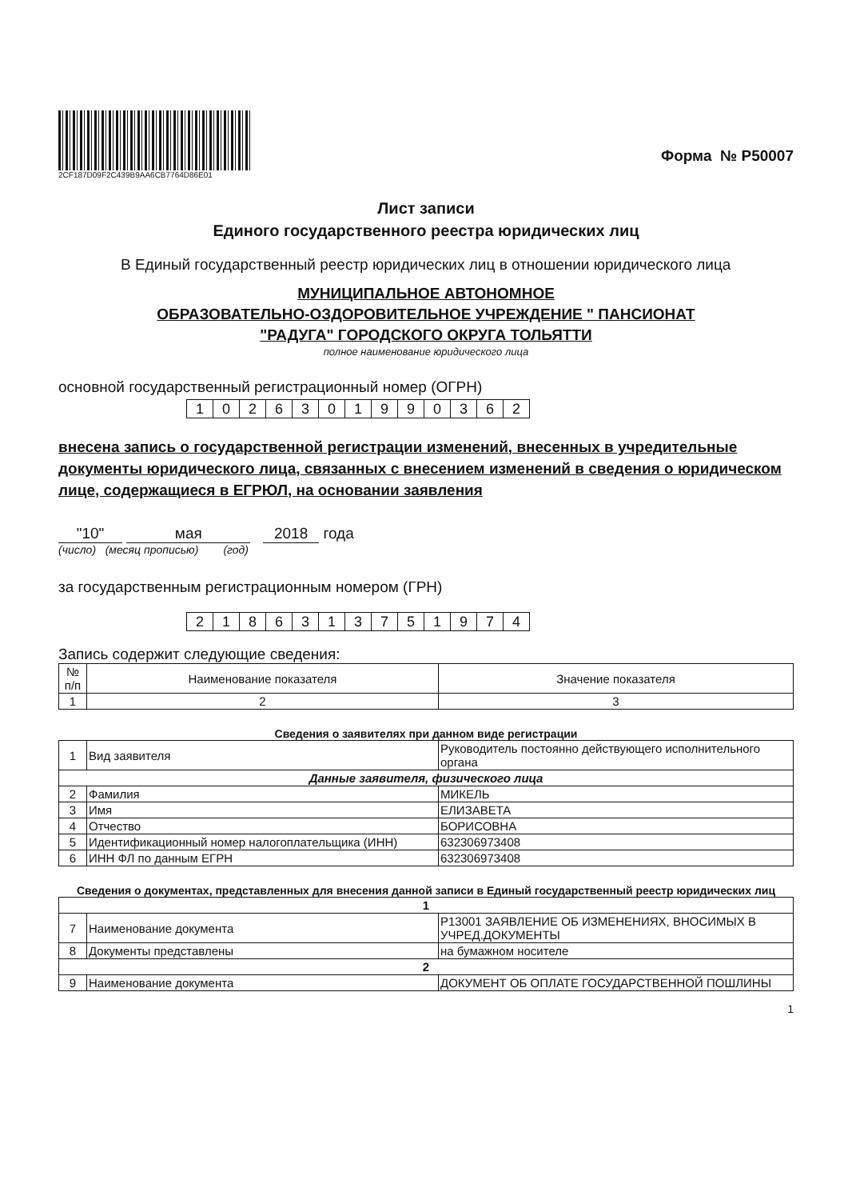2CF187D09F2C439B9AA6CB7764D86E01
Форма № Р50007
Лист записи
Единого государственного реестра юридических лиц
В Единый государственный реестр юридических лиц в отношении юридического лица
МУНИЦИПАЛЬНОЕ АВТОНОМНОЕ
ОБРАЗОВАТЕЛЬНО-ОЗДОРОВИТЕЛЬНОЕ УЧРЕЖДЕНИЕ " ПАНСИОНАТ
"РАДУГА" ГОРОДСКОГО ОКРУГА ТОЛЬЯТТИ
полное наименование юридического лица
основной государственный регистрационный номер (ОГРН)
| 1 | 0 | 2 | 6 | 3 | 0 | 1 | 9 | 9 | 0 | 3 | 6 | 2 |
внесена запись о государственной регистрации изменений, внесенных в учредительные документы юридического лица, связанных с внесением изменений в сведения о юридическом лице, содержащиеся в ЕГРЮЛ, на основании заявления
"10" мая 2018 года
(число) (месяц прописью) (год)
за государственным регистрационным номером (ГРН)
| 2 | 1 | 8 | 6 | 3 | 1 | 3 | 7 | 5 | 1 | 9 | 7 | 4 |
Запись содержит следующие сведения:
| № п/п | Наименование показателя | Значение показателя |
| --- | --- | --- |
| 1 | 2 | 3 |
Сведения о заявителях при данном виде регистрации
| 1 | Вид заявителя | Руководитель постоянно действующего исполнительного органа |
| Данные заявителя, физического лица | | |
| 2 | Фамилия | МИКЕЛЬ |
| 3 | Имя | ЕЛИЗАВЕТА |
| 4 | Отчество | БОРИСОВНА |
| 5 | Идентификационный номер налогоплательщика (ИНН) | 632306973408 |
| 6 | ИНН ФЛ по данным ЕГРН | 632306973408 |
Сведения о документах, представленных для внесения данной записи в Единый государственный реестр юридических лиц
| 1 | | |
| 7 | Наименование документа | Р13001 ЗАЯВЛЕНИЕ ОБ ИЗМЕНЕНИЯХ, ВНОСИМЫХ В УЧРЕД.ДОКУМЕНТЫ |
| 8 | Документы представлены | на бумажном носителе |
| 2 | | |
| 9 | Наименование документа | ДОКУМЕНТ ОБ ОПЛАТЕ ГОСУДАРСТВЕННОЙ ПОШЛИНЫ |
1